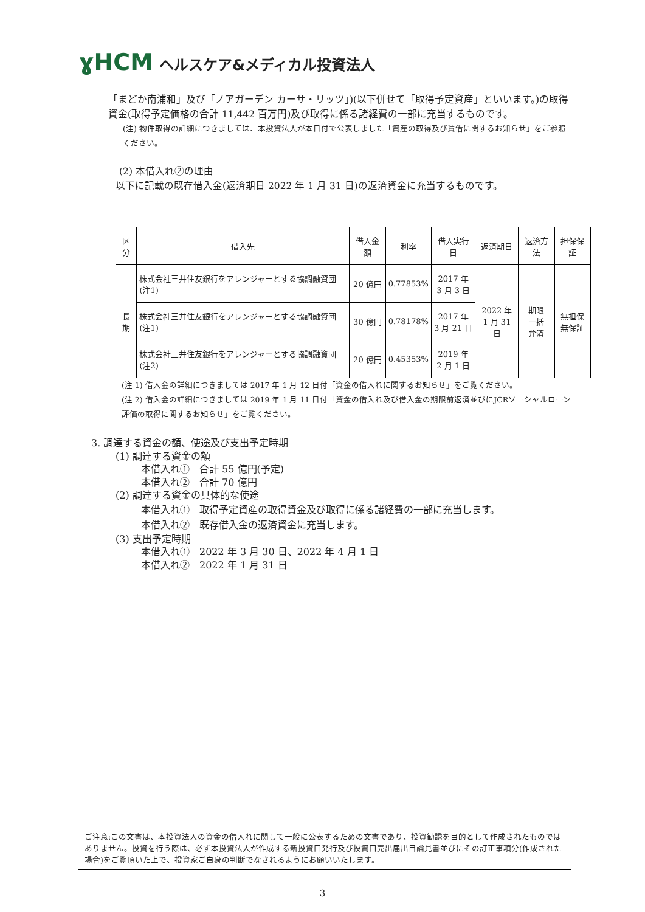ɣHCM ヘルスケア&メディカル投資法人
「まどか南浦和」及び「ノアガーデン カーサ・リッツ」)(以下併せて「取得予定資産」といいます。)の取得資金(取得予定価格の合計 11,442 百万円)及び取得に係る諸経費の一部に充当するものです。
(注) 物件取得の詳細につきましては、本投資法人が本日付で公表しました「資産の取得及び賃借に関するお知らせ」をご参照ください。
(2) 本借入れ②の理由
以下に記載の既存借入金(返済期日 2022 年 1 月 31 日)の返済資金に充当するものです。
| 区分 | 借入先 | 借入金額 | 利率 | 借入実行日 | 返済期日 | 返済方法 | 担保保証 |
| --- | --- | --- | --- | --- | --- | --- | --- |
| 長期 | 株式会社三井住友銀行をアレンジャーとする協調融資団(注1) | 20 億円 | 0.77853% | 2017 年 3 月 3 日 | 2022 年 1 月 31 日 | 期限 一括 弁済 | 無担保 無保証 |
| | 株式会社三井住友銀行をアレンジャーとする協調融資団(注1) | 30 億円 | 0.78178% | 2017 年 3 月 21 日 | | | |
| | 株式会社三井住友銀行をアレンジャーとする協調融資団(注2) | 20 億円 | 0.45353% | 2019 年 2 月 1 日 | | | |
(注 1) 借入金の詳細につきましては 2017 年 1 月 12 日付「資金の借入れに関するお知らせ」をご覧ください。
(注 2) 借入金の詳細につきましては 2019 年 1 月 11 日付「資金の借入れ及び借入金の期限前返済並びにJCRソーシャルローン評価の取得に関するお知らせ」をご覧ください。
3. 調達する資金の額、使途及び支出予定時期
(1) 調達する資金の額
本借入れ①　合計 55 億円(予定)
本借入れ②　合計 70 億円
(2) 調達する資金の具体的な使途
本借入れ①　取得予定資産の取得資金及び取得に係る諸経費の一部に充当します。
本借入れ②　既存借入金の返済資金に充当します。
(3) 支出予定時期
本借入れ①　2022 年 3 月 30 日、2022 年 4 月 1 日
本借入れ②　2022 年 1 月 31 日
ご注意:この文書は、本投資法人の資金の借入れに関して一般に公表するための文書であり、投資勧誘を目的として作成されたものではありません。投資を行う際は、必ず本投資法人が作成する新投資口発行及び投資口売出届出目論見書並びにその訂正事項分(作成された場合)をご覧頂いた上で、投資家ご自身の判断でなされるようにお願いいたします。
3